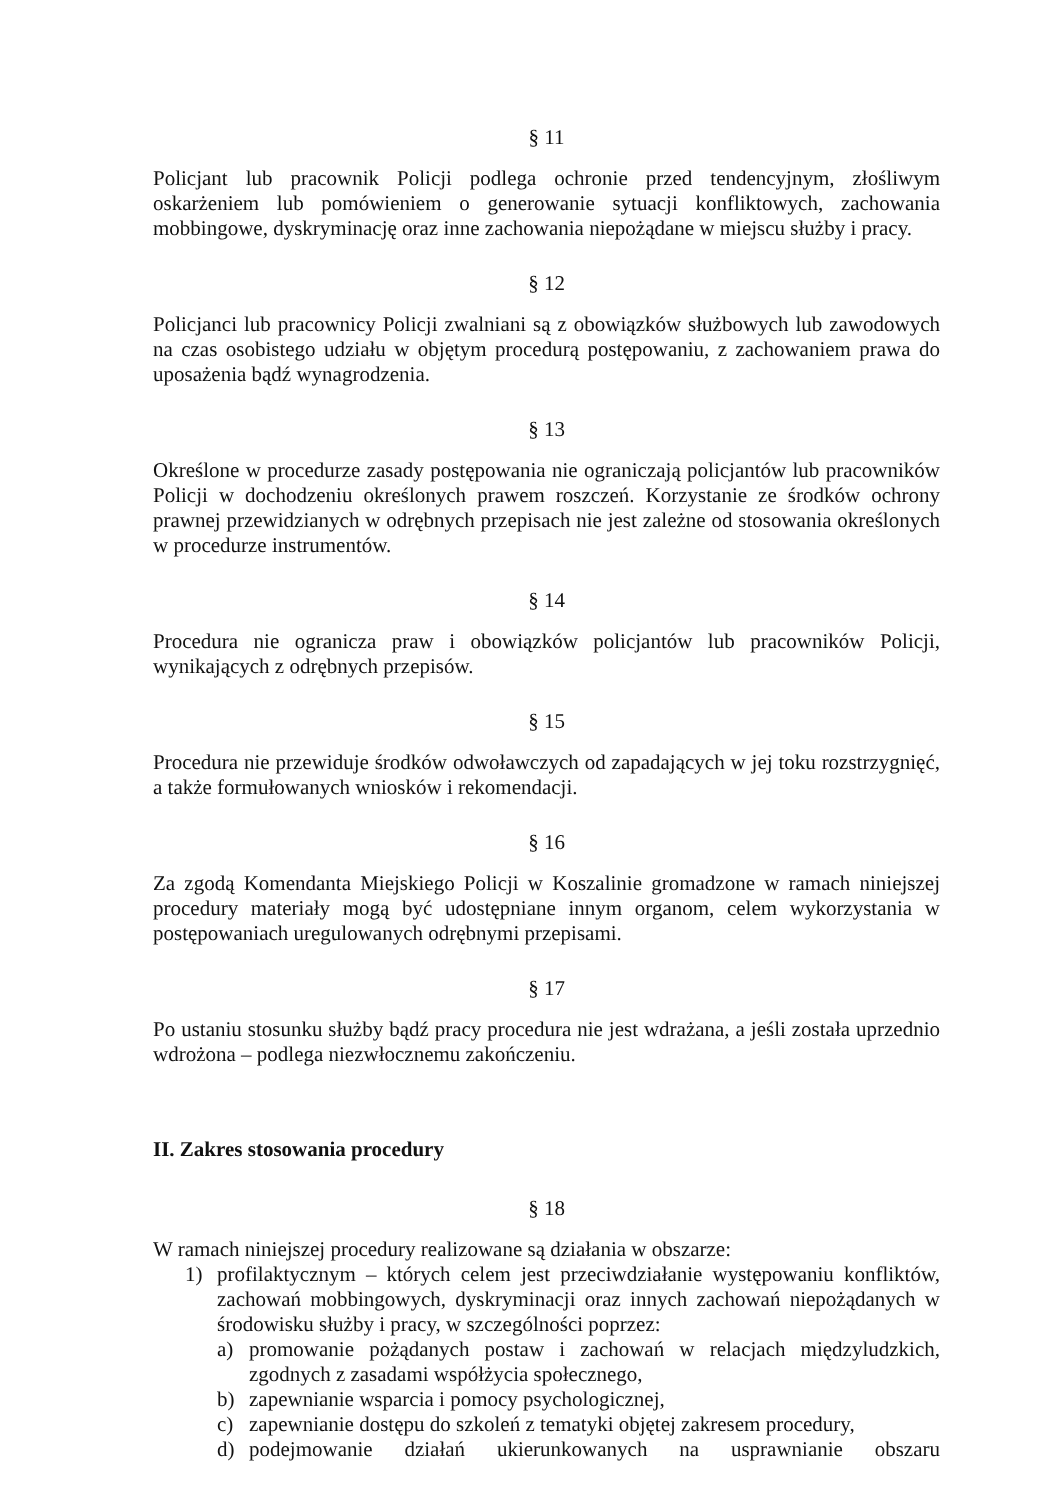§ 11
Policjant lub pracownik Policji podlega ochronie przed tendencyjnym, złośliwym oskarżeniem lub pomówieniem o generowanie sytuacji konfliktowych, zachowania mobbingowe, dyskryminację oraz inne zachowania niepożądane w miejscu służby i pracy.
§ 12
Policjanci lub pracownicy Policji zwalniani są z obowiązków służbowych lub zawodowych na czas osobistego udziału w objętym procedurą postępowaniu, z zachowaniem prawa do uposażenia bądź wynagrodzenia.
§ 13
Określone w procedurze zasady postępowania nie ograniczają policjantów lub pracowników Policji w dochodzeniu określonych prawem roszczeń. Korzystanie ze środków ochrony prawnej przewidzianych w odrębnych przepisach nie jest zależne od stosowania określonych w procedurze instrumentów.
§ 14
Procedura nie ogranicza praw i obowiązków policjantów lub pracowników Policji, wynikających z odrębnych przepisów.
§ 15
Procedura nie przewiduje środków odwoławczych od zapadających w jej toku rozstrzygnięć, a także formułowanych wniosków i rekomendacji.
§ 16
Za zgodą Komendanta Miejskiego Policji w Koszalinie gromadzone w ramach niniejszej procedury materiały mogą być udostępniane innym organom, celem wykorzystania w postępowaniach uregulowanych odrębnymi przepisami.
§ 17
Po ustaniu stosunku służby bądź pracy procedura nie jest wdrażana, a jeśli została uprzednio wdrożona – podlega niezwłocznemu zakończeniu.
II. Zakres stosowania procedury
§ 18
W ramach niniejszej procedury realizowane są działania w obszarze:
1) profilaktycznym – których celem jest przeciwdziałanie występowaniu konfliktów, zachowań mobbingowych, dyskryminacji oraz innych zachowań niepożądanych w środowisku służby i pracy, w szczególności poprzez:
a) promowanie pożądanych postaw i zachowań w relacjach międzyludzkich, zgodnych z zasadami współżycia społecznego,
b) zapewnianie wsparcia i pomocy psychologicznej,
c) zapewnianie dostępu do szkoleń z tematyki objętej zakresem procedury,
d) podejmowanie działań ukierunkowanych na usprawnianie obszaru